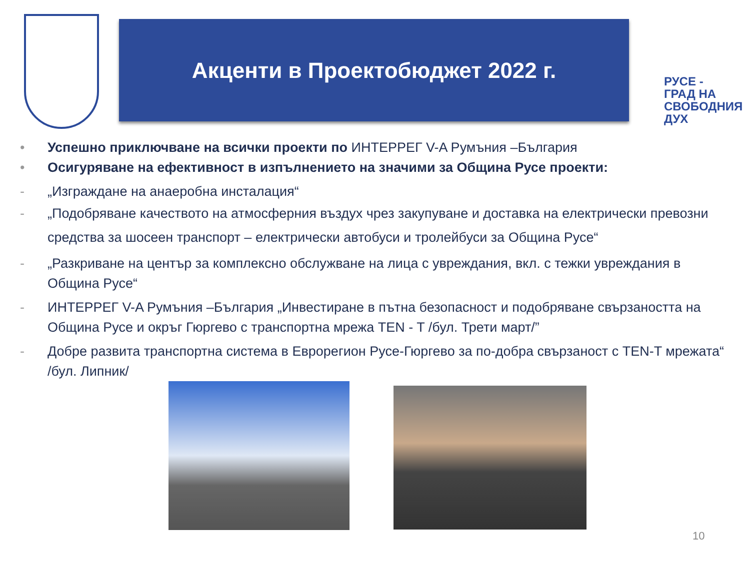Акценти в Проектобюджет 2022 г.
РУСЕ -
ГРАД НА
СВОБОДНИЯ
ДУХ
• Успешно приключване на всички проекти по ИНТЕРРЕГ V-A Румъния –България
• Осигуряване на ефективност в изпълнението на значими за Община Русе проекти:
- „Изграждане на анаеробна инсталация“
- „Подобряване качеството на атмосферния въздух чрез закупуване и доставка на електрически превозни средства за шосеен транспорт – електрически автобуси и тролейбуси за Община Русе“
- „Разкриване на център за комплексно обслужване на лица с увреждания, вкл. с тежки увреждания в Община Русе“
- ИНТЕРРЕГ V-A Румъния –България „Инвестиране в пътна безопасност и подобряване свързаността на Община Русе и окръг Гюргево с транспортна мрежа TEN - T /бул. Трети март/”
- Добре развита транспортна система в Еврорегион Русе-Гюргево за по-добра свързаност с TEN-T мрежата“ /бул. Липник/
10